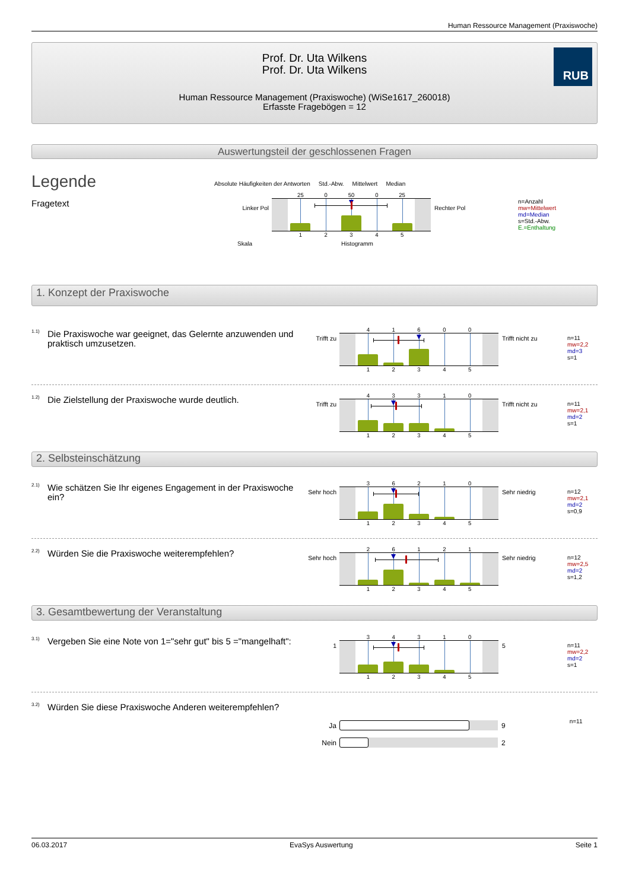Human Ressource Management (Praxiswoche)
RUB
Prof. Dr. Uta Wilkens
Prof. Dr. Uta Wilkens
Human Ressource Management (Praxiswoche) (WiSe1617_260018)
Erfasste Fragebögen = 12
Auswertungsteil der geschlossenen Fragen
Legende
Fragetext
Absolute Häufigkeiten der Antworten Std.-Abw. Mittelwert Median
Linker Pol
25 0 50 0 25
12345
Rechter Pol
Skala Histogramm
n=Anzahl
mw=Mittelwert
md=Median
s=Std.-Abw.
E.=Enthaltung
1. Konzept der Praxiswoche
1.1)
Die Praxiswoche war geeignet, das Gelernte anzuwenden und praktisch umzusetzen.
Trifft zu
41600
12345
Trifft nicht zu
n=11
mw=2,2
md=3
s=1
1.2)
Die Zielstellung der Praxiswoche wurde deutlich.
Trifft zu
43310
12345
Trifft nicht zu
n=11
mw=2,1
md=2
s=1
2. Selbsteinschätzung
2.1)
Wie schätzen Sie Ihr eigenes Engagement in der Praxiswoche ein?
Sehr hoch
36210
12345
Sehr niedrig
n=12
mw=2,1
md=2
s=0,9
2.2)
Würden Sie die Praxiswoche weiterempfehlen?
Sehr hoch
26121
12345
Sehr niedrig
n=12
mw=2,5
md=2
s=1,2
3. Gesamtbewertung der Veranstaltung
3.1)
Vergeben Sie eine Note von 1="sehr gut" bis 5 ="mangelhaft":
1
34310
12345
5
n=11
mw=2,2
md=2
s=1
3.2)
Würden Sie diese Praxiswoche Anderen weiterempfehlen?
Ja 9
Nein 2
n=11
06.03.2017 EvaSys Auswertung Seite 1